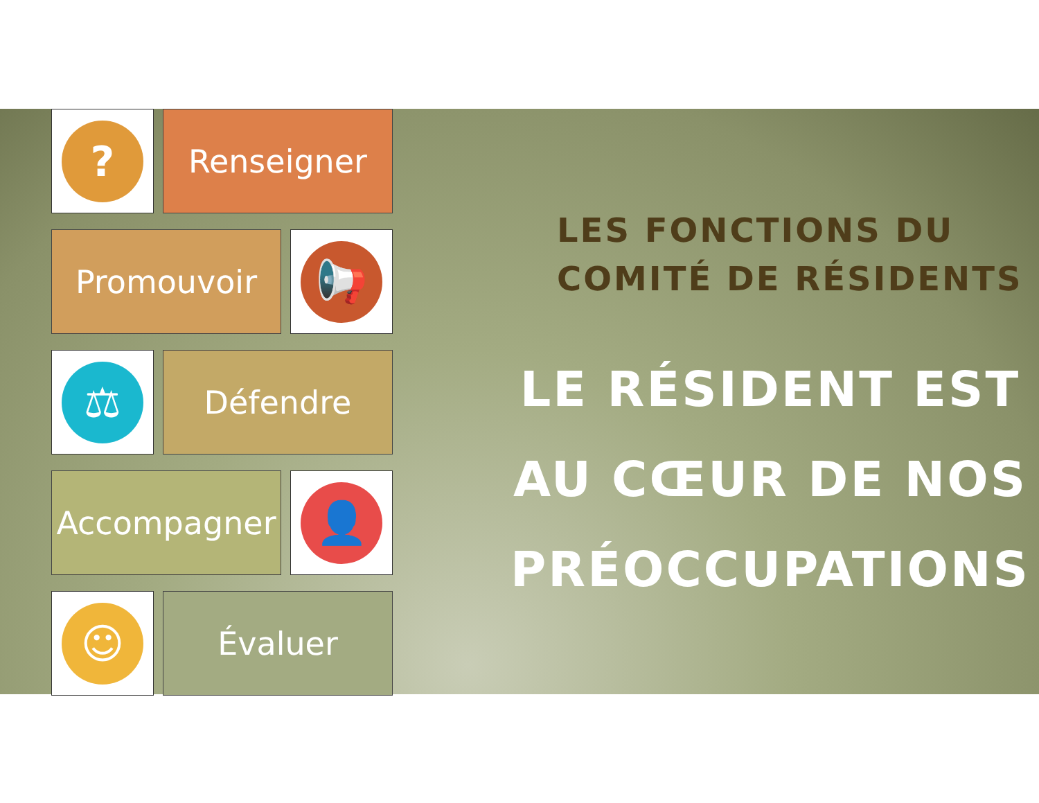?
Renseigner
Promouvoir
📢
⚖
Défendre
Accompagner
👤
☺
Évaluer
LES FONCTIONS DU
COMITÉ DE RÉSIDENTS
LE RÉSIDENT EST
AU CŒUR DE NOS
PRÉOCCUPATIONS